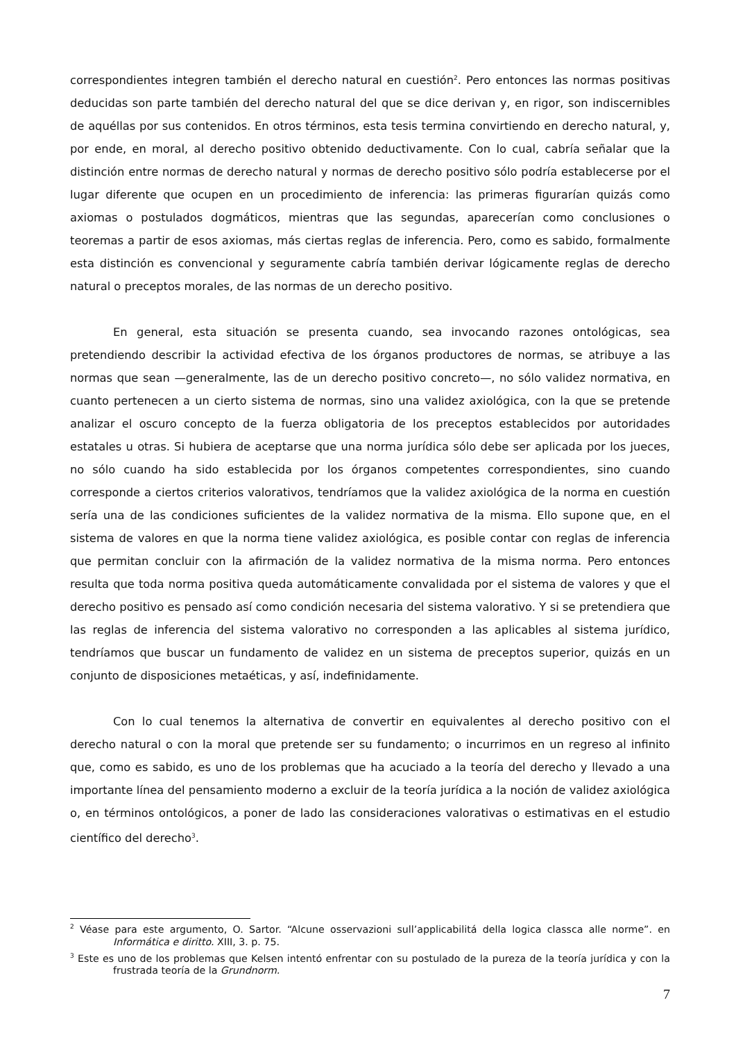correspondientes integren también el derecho natural en cuestión<sup>2</sup>. Pero entonces las normas positivas deducidas son parte también del derecho natural del que se dice derivan y, en rigor, son indiscernibles de aquéllas por sus contenidos. En otros términos, esta tesis termina convirtiendo en derecho natural, y, por ende, en moral, al derecho positivo obtenido deductivamente. Con lo cual, cabría señalar que la distinción entre normas de derecho natural y normas de derecho positivo sólo podría establecerse por el lugar diferente que ocupen en un procedimiento de inferencia: las primeras figurarían quizás como axiomas o postulados dogmáticos, mientras que las segundas, aparecerían como conclusiones o teoremas a partir de esos axiomas, más ciertas reglas de inferencia. Pero, como es sabido, formalmente esta distinción es convencional y seguramente cabría también derivar lógicamente reglas de derecho natural o preceptos morales, de las normas de un derecho positivo.
En general, esta situación se presenta cuando, sea invocando razones ontológicas, sea pretendiendo describir la actividad efectiva de los órganos productores de normas, se atribuye a las normas que sean —generalmente, las de un derecho positivo concreto—, no sólo validez normativa, en cuanto pertenecen a un cierto sistema de normas, sino una validez axiológica, con la que se pretende analizar el oscuro concepto de la fuerza obligatoria de los preceptos establecidos por autoridades estatales u otras. Si hubiera de aceptarse que una norma jurídica sólo debe ser aplicada por los jueces, no sólo cuando ha sido establecida por los órganos competentes correspondientes, sino cuando corresponde a ciertos criterios valorativos, tendríamos que la validez axiológica de la norma en cuestión sería una de las condiciones suficientes de la validez normativa de la misma. Ello supone que, en el sistema de valores en que la norma tiene validez axiológica, es posible contar con reglas de inferencia que permitan concluir con la afirmación de la validez normativa de la misma norma. Pero entonces resulta que toda norma positiva queda automáticamente convalidada por el sistema de valores y que el derecho positivo es pensado así como condición necesaria del sistema valorativo. Y si se pretendiera que las reglas de inferencia del sistema valorativo no corresponden a las aplicables al sistema jurídico, tendríamos que buscar un fundamento de validez en un sistema de preceptos superior, quizás en un conjunto de disposiciones metaéticas, y así, indefinidamente.
Con lo cual tenemos la alternativa de convertir en equivalentes al derecho positivo con el derecho natural o con la moral que pretende ser su fundamento; o incurrimos en un regreso al infinito que, como es sabido, es uno de los problemas que ha acuciado a la teoría del derecho y llevado a una importante línea del pensamiento moderno a excluir de la teoría jurídica a la noción de validez axiológica o, en términos ontológicos, a poner de lado las consideraciones valorativas o estimativas en el estudio científico del derecho<sup>3</sup>.
<sup>2</sup> Véase para este argumento, O. Sartor. “Alcune osservazioni sull’applicabilitá della logica classca alle norme”. en Informática e diritto. XIII, 3. p. 75.
<sup>3</sup> Este es uno de los problemas que Kelsen intentó enfrentar con su postulado de la pureza de la teoría jurídica y con la frustrada teoría de la Grundnorm.
7